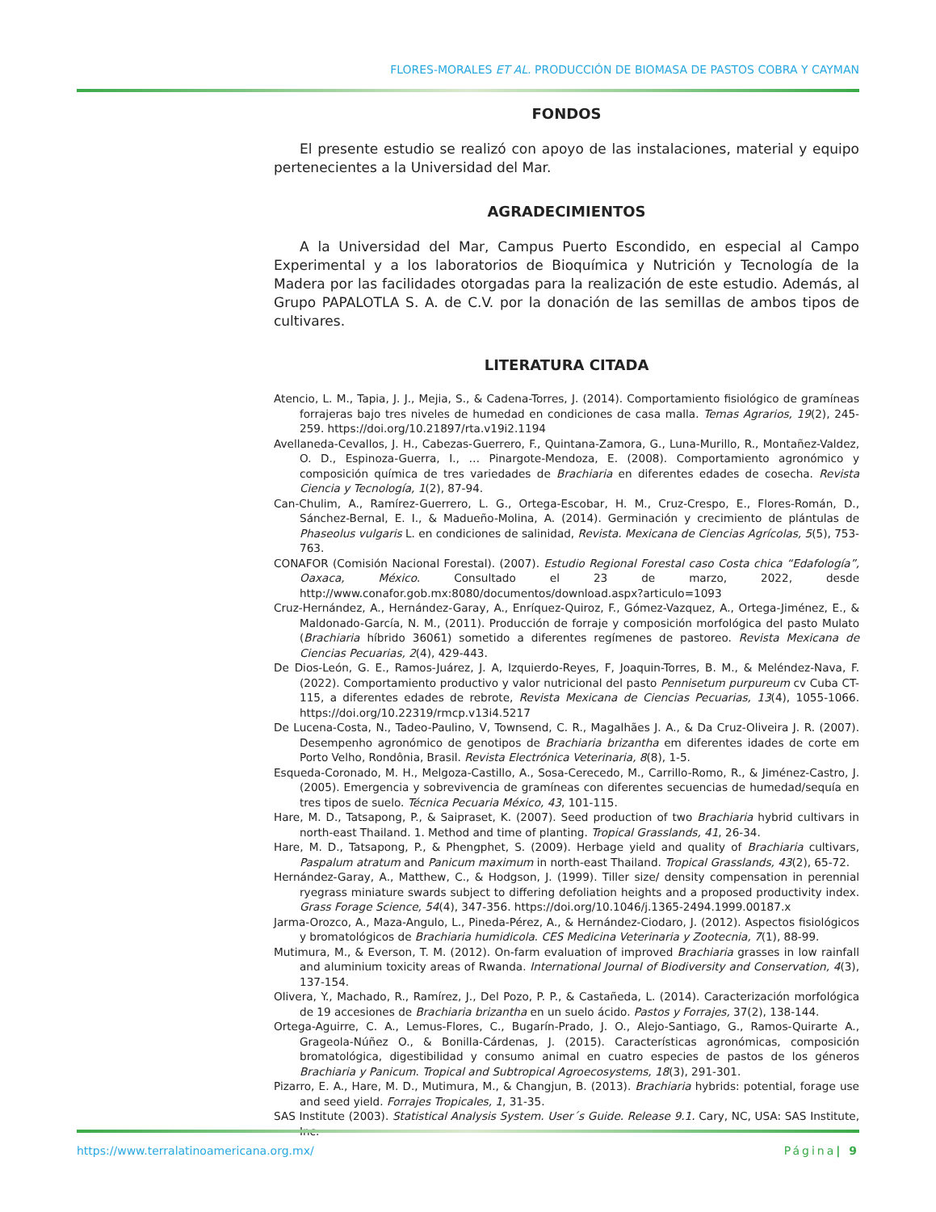FLORES-MORALES ET AL. PRODUCCIÓN DE BIOMASA DE PASTOS COBRA Y CAYMAN
FONDOS
El presente estudio se realizó con apoyo de las instalaciones, material y equipo pertenecientes a la Universidad del Mar.
AGRADECIMIENTOS
A la Universidad del Mar, Campus Puerto Escondido, en especial al Campo Experimental y a los laboratorios de Bioquímica y Nutrición y Tecnología de la Madera por las facilidades otorgadas para la realización de este estudio. Además, al Grupo PAPALOTLA S. A. de C.V. por la donación de las semillas de ambos tipos de cultivares.
LITERATURA CITADA
Atencio, L. M., Tapia, J. J., Mejia, S., & Cadena-Torres, J. (2014). Comportamiento fisiológico de gramíneas forrajeras bajo tres niveles de humedad en condiciones de casa malla. Temas Agrarios, 19(2), 245-259. https://doi.org/10.21897/rta.v19i2.1194
Avellaneda-Cevallos, J. H., Cabezas-Guerrero, F., Quintana-Zamora, G., Luna-Murillo, R., Montañez-Valdez, O. D., Espinoza-Guerra, I., … Pinargote-Mendoza, E. (2008). Comportamiento agronómico y composición química de tres variedades de Brachiaria en diferentes edades de cosecha. Revista Ciencia y Tecnología, 1(2), 87-94.
Can-Chulim, A., Ramírez-Guerrero, L. G., Ortega-Escobar, H. M., Cruz-Crespo, E., Flores-Román, D., Sánchez-Bernal, E. I., & Madueño-Molina, A. (2014). Germinación y crecimiento de plántulas de Phaseolus vulgaris L. en condiciones de salinidad, Revista. Mexicana de Ciencias Agrícolas, 5(5), 753-763.
CONAFOR (Comisión Nacional Forestal). (2007). Estudio Regional Forestal caso Costa chica “Edafología”, Oaxaca, México. Consultado el 23 de marzo, 2022, desde http://www.conafor.gob.mx:8080/documentos/download.aspx?articulo=1093
Cruz-Hernández, A., Hernández-Garay, A., Enríquez-Quiroz, F., Gómez-Vazquez, A., Ortega-Jiménez, E., & Maldonado-García, N. M., (2011). Producción de forraje y composición morfológica del pasto Mulato (Brachiaria híbrido 36061) sometido a diferentes regímenes de pastoreo. Revista Mexicana de Ciencias Pecuarias, 2(4), 429-443.
De Dios-León, G. E., Ramos-Juárez, J. A, Izquierdo-Reyes, F, Joaquin-Torres, B. M., & Meléndez-Nava, F. (2022). Comportamiento productivo y valor nutricional del pasto Pennisetum purpureum cv Cuba CT-115, a diferentes edades de rebrote, Revista Mexicana de Ciencias Pecuarias, 13(4), 1055-1066. https://doi.org/10.22319/rmcp.v13i4.5217
De Lucena-Costa, N., Tadeo-Paulino, V, Townsend, C. R., Magalhães J. A., & Da Cruz-Oliveira J. R. (2007). Desempenho agronómico de genotipos de Brachiaria brizantha em diferentes idades de corte em Porto Velho, Rondônia, Brasil. Revista Electrónica Veterinaria, 8(8), 1-5.
Esqueda-Coronado, M. H., Melgoza-Castillo, A., Sosa-Cerecedo, M., Carrillo-Romo, R., & Jiménez-Castro, J. (2005). Emergencia y sobrevivencia de gramíneas con diferentes secuencias de humedad/sequía en tres tipos de suelo. Técnica Pecuaria México, 43, 101-115.
Hare, M. D., Tatsapong, P., & Saipraset, K. (2007). Seed production of two Brachiaria hybrid cultivars in north-east Thailand. 1. Method and time of planting. Tropical Grasslands, 41, 26-34.
Hare, M. D., Tatsapong, P., & Phengphet, S. (2009). Herbage yield and quality of Brachiaria cultivars, Paspalum atratum and Panicum maximum in north-east Thailand. Tropical Grasslands, 43(2), 65-72.
Hernández-Garay, A., Matthew, C., & Hodgson, J. (1999). Tiller size/ density compensation in perennial ryegrass miniature swards subject to differing defoliation heights and a proposed productivity index. Grass Forage Science, 54(4), 347-356. https://doi.org/10.1046/j.1365-2494.1999.00187.x
Jarma-Orozco, A., Maza-Angulo, L., Pineda-Pérez, A., & Hernández-Ciodaro, J. (2012). Aspectos fisiológicos y bromatológicos de Brachiaria humidicola. CES Medicina Veterinaria y Zootecnia, 7(1), 88-99.
Mutimura, M., & Everson, T. M. (2012). On-farm evaluation of improved Brachiaria grasses in low rainfall and aluminium toxicity areas of Rwanda. International Journal of Biodiversity and Conservation, 4(3), 137-154.
Olivera, Y., Machado, R., Ramírez, J., Del Pozo, P. P., & Castañeda, L. (2014). Caracterización morfológica de 19 accesiones de Brachiaria brizantha en un suelo ácido. Pastos y Forrajes, 37(2), 138-144.
Ortega-Aguirre, C. A., Lemus-Flores, C., Bugarín-Prado, J. O., Alejo-Santiago, G., Ramos-Quirarte A., Grageola-Núñez O., & Bonilla-Cárdenas, J. (2015). Características agronómicas, composición bromatológica, digestibilidad y consumo animal en cuatro especies de pastos de los géneros Brachiaria y Panicum. Tropical and Subtropical Agroecosystems, 18(3), 291-301.
Pizarro, E. A., Hare, M. D., Mutimura, M., & Changjun, B. (2013). Brachiaria hybrids: potential, forage use and seed yield. Forrajes Tropicales, 1, 31-35.
SAS Institute (2003). Statistical Analysis System. User´s Guide. Release 9.1. Cary, NC, USA: SAS Institute, Inc.
https://www.terralatinoamericana.org.mx/ Página| 9